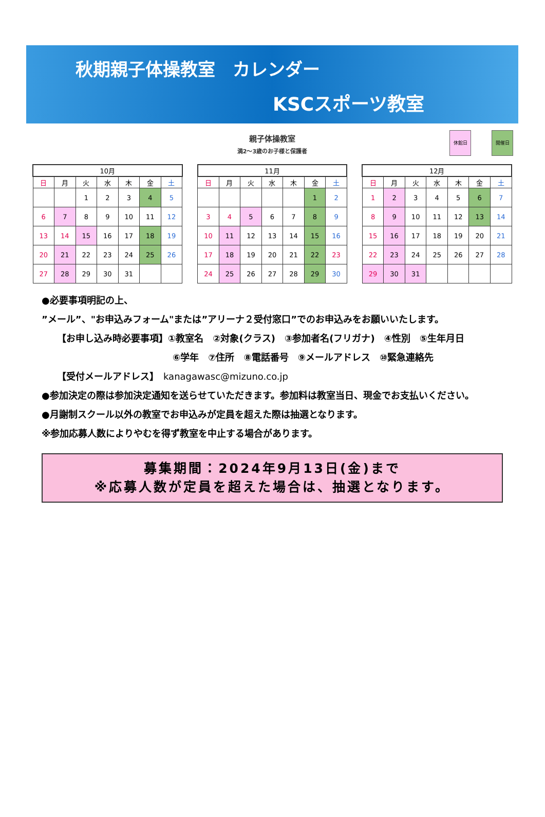秋期親子体操教室　カレンダー
KSCスポーツ教室
親子体操教室
満2～3歳のお子様と保護者
休館日 開催日
| 10月 | | | | | | |
| --- | --- | --- | --- | --- | --- | --- |
| 日 | 月 | 火 | 水 | 木 | 金 | 土 |
| | | 1 | 2 | 3 | 4 | 5 |
| 6 | 7 | 8 | 9 | 10 | 11 | 12 |
| 13 | 14 | 15 | 16 | 17 | 18 | 19 |
| 20 | 21 | 22 | 23 | 24 | 25 | 26 |
| 27 | 28 | 29 | 30 | 31 | | |
| 11月 | | | | | | |
| --- | --- | --- | --- | --- | --- | --- |
| 日 | 月 | 火 | 水 | 木 | 金 | 土 |
| | | | | | 1 | 2 |
| 3 | 4 | 5 | 6 | 7 | 8 | 9 |
| 10 | 11 | 12 | 13 | 14 | 15 | 16 |
| 17 | 18 | 19 | 20 | 21 | 22 | 23 |
| 24 | 25 | 26 | 27 | 28 | 29 | 30 |
| 12月 | | | | | | |
| --- | --- | --- | --- | --- | --- | --- |
| 日 | 月 | 火 | 水 | 木 | 金 | 土 |
| 1 | 2 | 3 | 4 | 5 | 6 | 7 |
| 8 | 9 | 10 | 11 | 12 | 13 | 14 |
| 15 | 16 | 17 | 18 | 19 | 20 | 21 |
| 22 | 23 | 24 | 25 | 26 | 27 | 28 |
| 29 | 30 | 31 | | | | |
●必要事項明記の上、
”メール”、"お申込みフォーム"または”アリーナ２受付窓口”でのお申込みをお願いいたします。
【お申し込み時必要事項】①教室名　②対象(クラス)　③参加者名(フリガナ)　④性別　⑤生年月日
⑥学年　⑦住所　⑧電話番号　⑨メールアドレス　⑩緊急連絡先
【受付メールアドレス】　kanagawasc@mizuno.co.jp
●参加決定の際は参加決定通知を送らせていただきます。参加料は教室当日、現金でお支払いください。
●月謝制スクール以外の教室でお申込みが定員を超えた際は抽選となります。
※参加応募人数によりやむを得ず教室を中止する場合があります。
募集期間：2024年9月13日(金)まで
※応募人数が定員を超えた場合は、抽選となります。